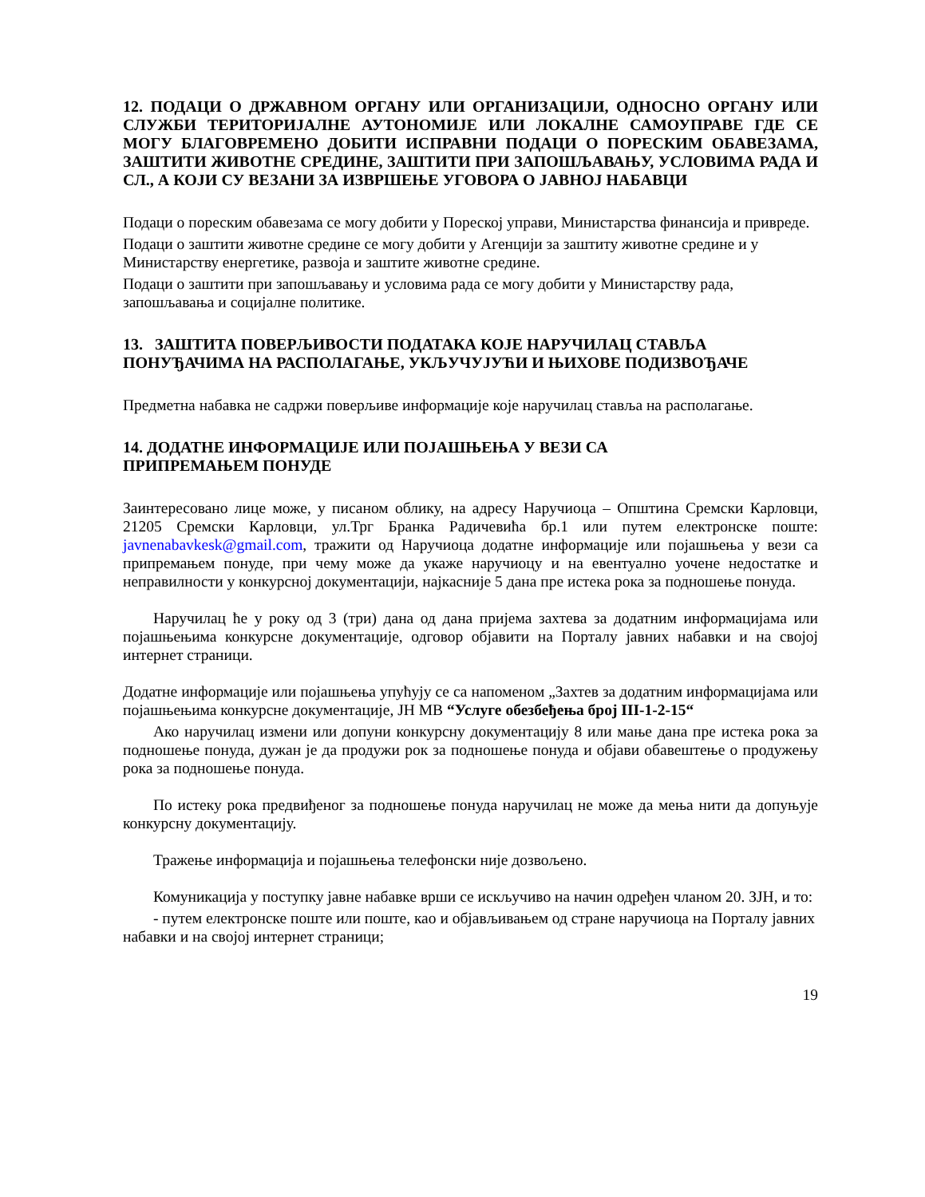12. ПОДАЦИ О ДРЖАВНОМ ОРГАНУ ИЛИ ОРГАНИЗАЦИЈИ, ОДНОСНО ОРГАНУ ИЛИ СЛУЖБИ ТЕРИТОРИЈАЛНЕ АУТОНОМИЈЕ ИЛИ ЛОКАЛНЕ САМОУПРАВЕ ГДЕ СЕ МОГУ БЛАГОВРЕМЕНО ДОБИТИ ИСПРАВНИ ПОДАЦИ О ПОРЕСКИМ ОБАВЕЗАМА, ЗАШТИТИ ЖИВОТНЕ СРЕДИНЕ, ЗАШТИТИ ПРИ ЗАПОШЉАВАЊУ, УСЛОВИМА РАДА И СЛ., А КОЈИ СУ ВЕЗАНИ ЗА ИЗВРШЕЊЕ УГОВОРА О ЈАВНОЈ НАБАВЦИ
Подаци о пореским обавезама се могу добити у Пореској управи, Министарства финансија и привреде.
Подаци о заштити животне средине се могу добити у Агенцији за заштиту животне средине и у Министарству енергетике, развоја и заштите животне средине.
Подаци о заштити при запошљавању и условима рада се могу добити у Министарству рада, запошљавања и социјалне политике.
13. ЗАШТИТА ПОВЕРЉИВОСТИ ПОДАТАКА КОЈЕ НАРУЧИЛАЦ СТАВЉА ПОНУЂАЧИМА НА РАСПОЛАГАЊЕ, УКЉУЧУЈУЋИ И ЊИХОВЕ ПОДИЗВОЂАЧЕ
Предметна набавка не садржи поверљиве информације које наручилац ставља на располагање.
14. ДОДАТНЕ ИНФОРМАЦИЈЕ ИЛИ ПОЈАШЊЕЊА У ВЕЗИ СА
ПРИПРЕМАЊЕМ ПОНУДЕ
Заинтересовано лице може, у писаном облику, на адресу Наручиоца – Општина Сремски Карловци, 21205 Сремски Карловци, ул.Трг Бранка Радичевића бр.1 или путем електронске поште: javnenabavkesk@gmail.com, тражити од Наручиоца додатне информације или појашњења у вези са припремањем понуде, при чему може да укаже наручиоцу и на евентуално уочене недостатке и неправилности у конкурсној документацији, најкасније 5 дана пре истека рока за подношење понуда.
Наручилац ће у року од 3 (три) дана од дана пријема захтева за додатним информацијама или појашњењима конкурсне документације, одговор објавити на Порталу јавних набавки и на својој интернет страници.
Додатне информације или појашњења упућују се са напоменом „Захтев за додатним информацијама или појашњењима конкурсне документације, ЈН МВ “Услуге обезбеђења број ІІІ-1-2-15“
Ако наручилац измени или допуни конкурсну документацију 8 или мање дана пре истека рока за подношење понуда, дужан је да продужи рок за подношење понуда и објави обавештење о продужењу рока за подношење понуда.
По истеку рока предвиђеног за подношење понуда наручилац не може да мења нити да допуњује конкурсну документацију.
Тражење информација и појашњења телефонски није дозвољено.
Комуникација у поступку јавне набавке врши се искључиво на начин одређен чланом 20. ЗЈН, и то:
- путем електронске поште или поште, као и објављивањем од стране наручиоца на Порталу јавних набавки и на својој интернет страници;
19